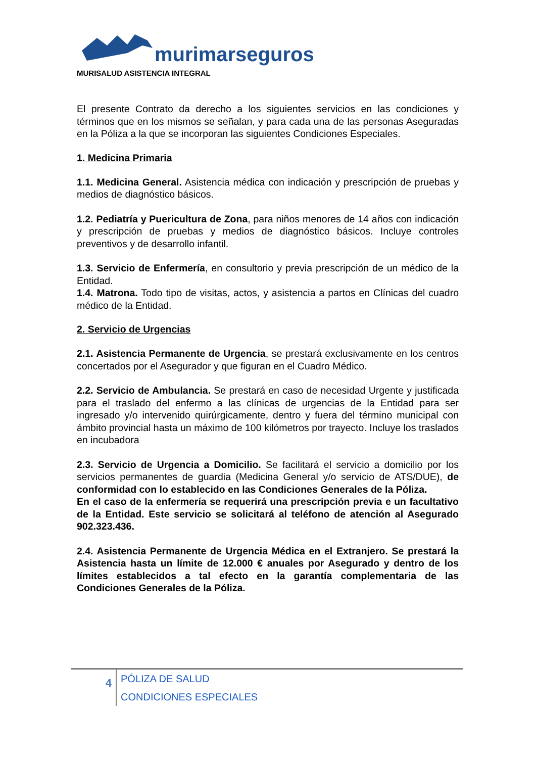murimarseguros
MURISALUD ASISTENCIA INTEGRAL
El presente Contrato da derecho a los siguientes servicios en las condiciones y términos que en los mismos se señalan, y para cada una de las personas Aseguradas en la Póliza a la que se incorporan las siguientes Condiciones Especiales.
1. Medicina Primaria
1.1. Medicina General. Asistencia médica con indicación y prescripción de pruebas y medios de diagnóstico básicos.
1.2. Pediatría y Puericultura de Zona, para niños menores de 14 años con indicación y prescripción de pruebas y medios de diagnóstico básicos. Incluye controles preventivos y de desarrollo infantil.
1.3. Servicio de Enfermería, en consultorio y previa prescripción de un médico de la Entidad.
1.4. Matrona. Todo tipo de visitas, actos, y asistencia a partos en Clínicas del cuadro médico de la Entidad.
2. Servicio de Urgencias
2.1. Asistencia Permanente de Urgencia, se prestará exclusivamente en los centros concertados por el Asegurador y que figuran en el Cuadro Médico.
2.2. Servicio de Ambulancia. Se prestará en caso de necesidad Urgente y justificada para el traslado del enfermo a las clínicas de urgencias de la Entidad para ser ingresado y/o intervenido quirúrgicamente, dentro y fuera del término municipal con ámbito provincial hasta un máximo de 100 kilómetros por trayecto. Incluye los traslados en incubadora
2.3. Servicio de Urgencia a Domicilio. Se facilitará el servicio a domicilio por los servicios permanentes de guardia (Medicina General y/o servicio de ATS/DUE), de conformidad con lo establecido en las Condiciones Generales de la Póliza.
En el caso de la enfermería se requerirá una prescripción previa e un facultativo de la Entidad. Este servicio se solicitará al teléfono de atención al Asegurado 902.323.436.
2.4. Asistencia Permanente de Urgencia Médica en el Extranjero. Se prestará la Asistencia hasta un límite de 12.000 € anuales por Asegurado y dentro de los límites establecidos a tal efecto en la garantía complementaria de las Condiciones Generales de la Póliza.
4
PÓLIZA DE SALUD
CONDICIONES ESPECIALES